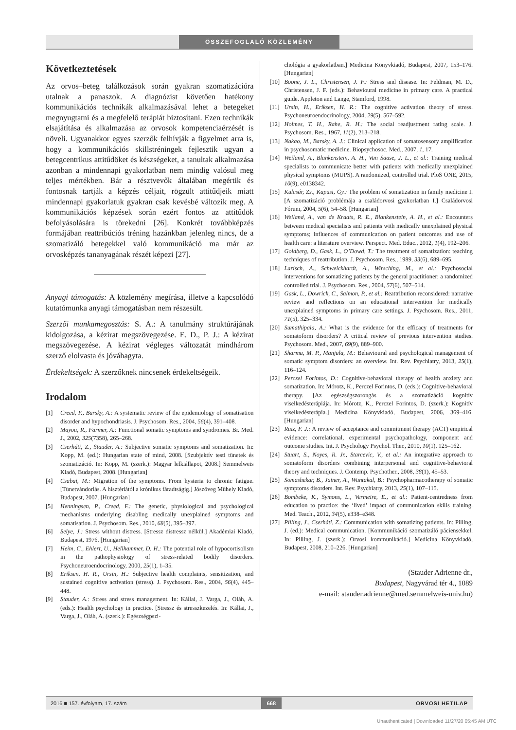ÖSSZEFOGLALÓ KÖZLEMÉNY
Következtetések
Az orvos–beteg találkozások során gyakran szomatizációra utalnak a panaszok. A diagnózist követően hatékony kommunikációs technikák alkalmazásával lehet a betegeket megnyugtatni és a megfelelő terápiát biztosítani. Ezen technikák elsajátítása és alkalmazása az orvosok kompetenciaérzését is növeli. Ugyanakkor egyes szerzők felhívják a figyelmet arra is, hogy a kommunikációs skillstréningek fejlesztik ugyan a betegcentrikus attitűdöket és készségeket, a tanultak alkalmazása azonban a mindennapi gyakorlatban nem mindig valósul meg teljes mértékben. Bár a résztvevők általában megértik és fontosnak tartják a képzés céljait, rögzült attitűdjeik miatt mindennapi gyakorlatuk gyakran csak kevésbé változik meg. A kommunikációs képzések során ezért fontos az attitűdök befolyásolására is törekedni [26]. Konkrét továbbképzés formájában reattribúciós tréning hazánkban jelenleg nincs, de a szomatizáló betegekkel való kommunikáció ma már az orvosképzés tananyagának részét képezi [27].
Anyagi támogatás: A közlemény megírása, illetve a kapcsolódó kutatómunka anyagi támogatásban nem részesült.
Szerzői munkamegosztás: S. A.: A tanulmány struktúrájának kidolgozása, a kézirat megszövegezése. E. D., P. J.: A kézirat megszövegezése. A kézirat végleges változatát mindhárom szerző elolvasta és jóváhagyta.
Érdekeltségek: A szerzőknek nincsenek érdekeltségeik.
Irodalom
[1] Creed, F., Barsky, A.: A systematic review of the epidemiology of somatisation disorder and hypochondriasis. J. Psychosom. Res., 2004, 56(4), 391–408.
[2] Mayou, R., Farmer, A.: Functional somatic symptoms and syndromes. Br. Med. J., 2002, 325(7358), 265–268.
[3] Cserháti, Z., Stauder, A.: Subjective somatic symptoms and somatization. In: Kopp, M. (ed.): Hungarian state of mind, 2008. [Szubjektív testi tünetek és szomatizáció. In: Kopp, M. (szerk.): Magyar lelkiállapot, 2008.] Semmelweis Kiadó, Budapest, 2008. [Hungarian]
[4] Csabai, M.: Migration of the symptoms. From hysteria to chronic fatigue. [Tünetvándorlás. A hisztériától a krónikus fáradtságig.] Jószöveg Műhely Kiadó, Budapest, 2007. [Hungarian]
[5] Henningsen, P., Creed, F.: The genetic, physiological and psychological mechanisms underlying disabling medically unexplained symptoms and somatisation. J. Psychosom. Res., 2010, 68(5), 395–397.
[6] Selye, J.: Stress without distress. [Stressz distressz nélkül.] Akadémiai Kiadó, Budapest, 1976. [Hungarian]
[7] Heim, C., Ehlert, U., Hellhammer, D. H.: The potential role of hypocortisolism in the pathophysiology of stress-related bodily disorders. Psychoneuroendocrinology, 2000, 25(1), 1–35.
[8] Eriksen, H. R., Ursin, H.: Subjective health complaints, sensitization, and sustained cognitive activation (stress). J. Psychosom. Res., 2004, 56(4), 445–448.
[9] Stauder, A.: Stress and stress management. In: Kállai, J. Varga, J., Oláh, A. (eds.): Health psychology in practice. [Stressz és stresszkezelés. In: Kállai, J., Varga, J., Oláh, A. (szerk.): Egészségpszi-
chológia a gyakorlatban.] Medicina Könyvkiadó, Budapest, 2007, 153–176. [Hungarian]
[10] Boone, J. L., Christensen, J. F.: Stress and disease. In: Feldman, M. D., Christensen, J. F. (eds.): Behavioural medicine in primary care. A practical guide. Appleton and Lange, Stamford, 1998.
[11] Ursin, H., Eriksen, H. R.: The cognitive activation theory of stress. Psychoneuroendocrinology, 2004, 29(5), 567–592.
[12] Holmes, T. H., Rahe, R. H.: The social readjustment rating scale. J. Psychosom. Res., 1967, 11(2), 213–218.
[13] Nakao, M., Barsky, A. J.: Clinical application of somatosensory amplification in psychosomatic medicine. Biopsychosoc. Med., 2007, 1, 17.
[14] Weiland, A., Blankenstein, A. H., Van Saase, J. L., et al.: Training medical specialists to communicate better with patients with medically unexplained physical symptoms (MUPS). A randomized, controlled trial. PloS ONE, 2015, 10(9), e0138342.
[15] Kulcsár, Zs., Kapusi, Gy.: The problem of somatization in family medicine I. [A szomatizáció problémája a családorvosi gyakorlatban I.] Családorvosi Fórum, 2004, 5(6), 54–58. [Hungarian]
[16] Weiland, A., van de Kraats, R. E., Blankenstein, A. H., et al.: Encounters between medical specialists and patients with medically unexplained physical symptoms; influences of communication on patient outcomes and use of health care: a literature overview. Perspect. Med. Educ., 2012, 1(4), 192–206.
[17] Goldberg, D., Gask, L., O’Dowd, T.: The treatment of somatization: teaching techniques of reattribution. J. Psychosom. Res., 1989, 33(6), 689–695.
[18] Larisch, A., Schweickhardt, A., Wirsching, M., et al.: Psychosocial interventions for somatizing patients by the general practitioner: a randomized controlled trial. J. Psychosom. Res., 2004, 57(6), 507–514.
[19] Gask, L., Dowrick, C., Salmon, P., et al.: Reattribution reconsidered: narrative review and reflections on an educational intervention for medically unexplained symptoms in primary care settings. J. Psychosom. Res., 2011, 71(5), 325–334.
[20] Sumathipala, A.: What is the evidence for the efficacy of treatments for somatoform disorders? A critical review of previous intervention studies. Psychosom. Med., 2007, 69(9), 889–900.
[21] Sharma, M. P., Manjula, M.: Behavioural and psychological management of somatic symptom disorders: an overview. Int. Rev. Psychiatry, 2013, 25(1), 116–124.
[22] Perczel Forintos, D.: Cognitive-behavioral therapy of health anxiety and somatization. In: Mórotz, K., Perczel Forintos, D. (eds.): Cognitive-behavioral therapy. [Az egészségszorongás és a szomatizáció kognitív viselkedésterápiája. In: Mórotz, K., Perczel Forintos, D. (szerk.): Kognitív viselkedésterápia.] Medicina Könyvkiadó, Budapest, 2006, 369–416. [Hungarian]
[23] Ruiz, F. J.: A review of acceptance and commitment therapy (ACT) empirical evidence: correlational, experimental psychopathology, component and outcome studies. Int. J. Psychology Psychol. Ther., 2010, 10(1), 125–162.
[24] Stuart, S., Noyes, R. Jr., Starcevic, V., et al.: An integrative approach to somatoform disorders combining interpersonal and cognitive-behavioral theory and techniques. J. Contemp. Psychother., 2008, 38(1), 45–53.
[25] Somashekar, B., Jainer, A., Wuntakal, B.: Psychopharmacotherapy of somatic symptoms disorders. Int. Rev. Psychiatry, 2013, 25(1), 107–115.
[26] Bombeke, K., Symons, L., Vermeire, E., et al.: Patient-centredness from education to practice: the ‘lived’ impact of communication skills training. Med. Teach., 2012, 34(5), e338–e348.
[27] Pilling, J., Cserháti, Z.: Communication with somatizing patients. In: Pilling, J. (ed.): Medical communication. [Kommunikáció szomatizáló páciensekkel. In: Pilling, J. (szerk.): Orvosi kommunikáció.] Medicina Könyvkiadó, Budapest, 2008, 210–226. [Hungarian]
(Stauder Adrienne dr.,
Budapest, Nagyvárad tér 4., 1089
e-mail: stauder.adrienne@med.semmelweis-univ.hu)
2016 ■ 157. évfolyam, 17. szám 668 ORVOSI HETILAP
Unauthenticated | Downloaded 11/27/20 05:45 AM UTC